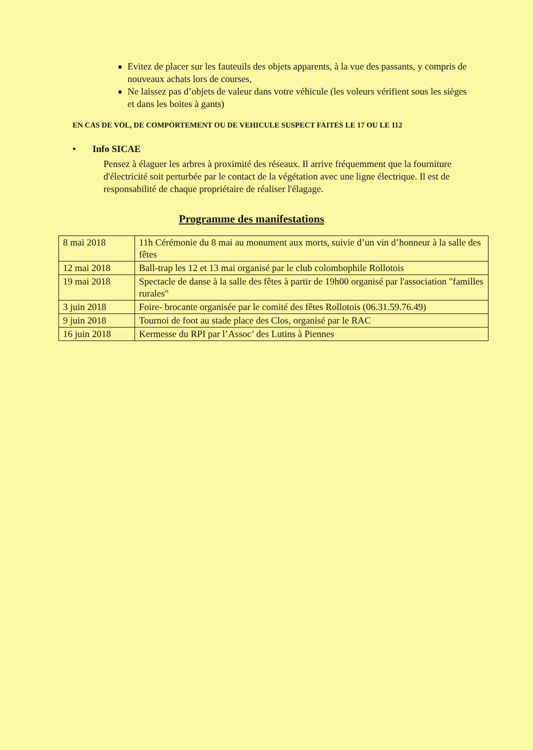Evitez de placer sur les fauteuils des objets apparents, à la vue des passants, y compris de nouveaux achats lors de courses,
Ne laissez pas d’objets de valeur dans votre véhicule (les voleurs vérifient sous les sièges et dans les boites à gants)
EN CAS DE VOL, DE COMPORTEMENT OU DE VEHICULE SUSPECT FAITES LE 17 OU LE 112
• Info SICAE
Pensez à élaguer les arbres à proximité des réseaux. Il arrive fréquemment que la fourniture d'électricité soit perturbée par le contact de la végétation avec une ligne électrique. Il est de responsabilité de chaque propriétaire de réaliser l'élagage.
Programme des manifestations
| 8 mai 2018 | 11h Cérémonie du 8 mai au monument aux morts, suivie d’un vin d’honneur à la salle des fêtes |
| 12 mai 2018 | Ball-trap les 12 et 13 mai organisé par le club colombophile Rollotois |
| 19 mai 2018 | Spectacle de danse à la salle des fêtes à partir de 19h00 organisé par l'association "familles rurales" |
| 3 juin 2018 | Foire- brocante organisée par le comité des fêtes Rollotois (06.31.59.76.49) |
| 9 juin 2018 | Tournoi de foot au stade place des Clos, organisé par le RAC |
| 16 juin 2018 | Kermesse du RPI par l’Assoc’ des Lutins à Piennes |